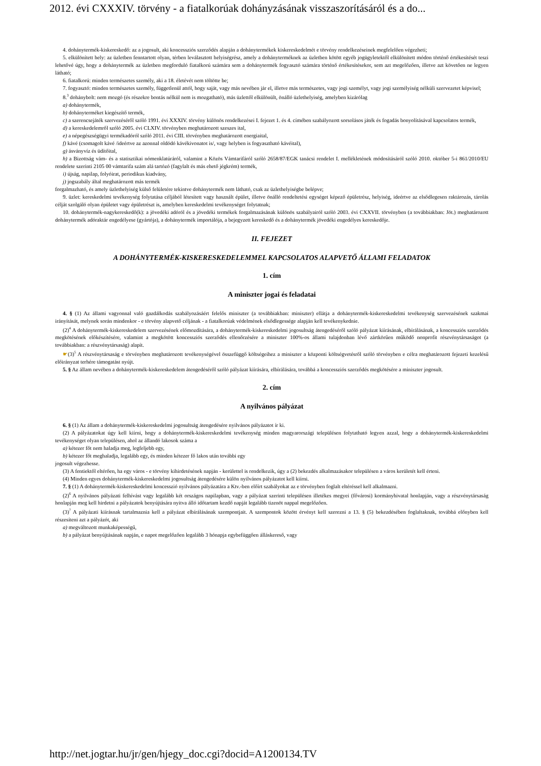2012. évi CXXXIV. törvény - a fiatalkorúak dohányzásának visszaszorításáról és a do...
4. dohánytermék-kiskereskedő: az a jogosult, aki koncessziós szerződés alapján a dohánytermékek kiskereskedelmét e törvény rendelkezéseinek megfelelően végezheti;
5. elkülönített hely: az üzletben fenntartott olyan, térben leválasztott helyiségrész, amely a dohányterméknek az üzletben kötött egyéb jogügyletektől elkülönített módon történő értékesítését teszi lehetővé úgy, hogy a dohánytermék az üzletben megforduló fiatalkorú számára sem a dohánytermék fogyasztó számára történő értékesítésekor, sem azt megelőzően, illetve azt követően ne legyen látható;
6. fiatalkorú: minden természetes személy, aki a 18. életévét nem töltötte be;
7. fogyasztó: minden természetes személy, függetlenül attól, hogy saját, vagy más nevében jár el, illetve más természetes, vagy jogi személyt, vagy jogi személyiség nélküli szervezetet képvisel;
8.<sup>3</sup> dohánybolt: nem mozgó (és részekre bontás nélkül nem is mozgatható), más üzlettől elkülönült, önálló üzlethelyiség, amelyben kizárólag
a) dohánytermék,
b) dohányterméket kiegészítő termék,
c) a szerencsejáték szervezéséről szóló 1991. évi XXXIV. törvény különös rendelkezései I. fejezet 1. és 4. címében szabályozott sorsolásos játék és fogadás bonyolításával kapcsolatos termék,
d) a kereskedelemről szóló 2005. évi CLXIV. törvényben meghatározott szeszes ital,
e) a népegészségügyi termékadóról szóló 2011. évi CIII. törvényben meghatározott energiaital,
f) kávé (csomagolt kávé /ideértve az azonnal oldódó kávékivonatot is/, vagy helyben is fogyasztható kávéital),
g) ásványvíz és üdítőital,
h) a Bizottság vám- és a statisztikai nómenklatúráról, valamint a Közös Vámtarifáról szóló 2658/87/EGK tanácsi rendelet I. mellékletének módosításáról szóló 2010. október 5-i 861/2010/EU rendelete szerinti 2105 00 vámtarifa szám alá tartózó (fagylalt és más ehető jégkrém) termék,
i) újság, napilap, folyóirat, periodikus kiadvány,
j) jogszabály által meghatározott más termék
forgalmazható, és amely üzlethelyiség külső felületére tekintve dohánytermék nem látható, csak az üzlethelyiségbe belépve;
9. üzlet: kereskedelmi tevékenység folytatása céljából létesített vagy használt épület, illetve önálló rendeltetési egységet képező épületrész, helyiség, ideértve az elsődlegesen raktározás, tárolás célját szolgáló olyan épületet vagy épületrészt is, amelyben kereskedelmi tevékenységet folytatnak;
10. dohánytermék-nagykereskedő(k): a jövedéki adóról és a jövedéki termékek forgalmazásának különös szabályairól szóló 2003. évi CXXVII. törvényben (a továbbiakban: Jöt.) meghatározott dohánytermék adóraktár engedélyese (gyártója), a dohánytermék importálója, a bejegyzett kereskedő és a dohánytermék jövedéki engedélyes kereskedője.
II. FEJEZET
A DOHÁNYTERMÉK-KISKERESKEDELEMMEL KAPCSOLATOS ALAPVETŐ ÁLLAMI FELADATOK
1. cím
A miniszter jogai és feladatai
4. § (1) Az állami vagyonnal való gazdálkodás szabályozásáért felelős miniszter (a továbbiakban: miniszter) ellátja a dohánytermék-kiskereskedelmi tevékenység szervezésének szakmai irányítását, melynek során mindenkor - e törvény alapvető céljának - a fiatalkorúak védelmének elsődlegessége alapján kell tevékenykednie.
(2)<sup>4</sup> A dohánytermék-kiskereskedelem szervezésének előmozdítására, a dohánytermék-kiskereskedelmi jogosultság átengedéséről szóló pályázat kiírásának, elbírálásának, a koncessziós szerződés megkötésének előkészítésére, valamint a megkötött koncessziós szerződés ellenőrzésére a miniszter 100%-os állami tulajdonban lévő zártkörűen működő nonprofit részvénytársaságot (a továbbiakban: a részvénytársaság) alapít.
☛(3)<sup>5</sup> A részvénytársaság e törvényben meghatározott tevékenységével összefüggő költségeihez a miniszter a központi költségvetésről szóló törvényben e célra meghatározott fejezeti kezelésű előirányzat terhére támogatást nyújt.
5. § Az állam nevében a dohánytermék-kiskereskedelem átengedéséről szóló pályázat kiírására, elbírálására, továbbá a koncessziós szerződés megkötésére a miniszter jogosult.
2. cím
A nyilvános pályázat
6. § (1) Az állam a dohánytermék-kiskereskedelmi jogosultság átengedésére nyilvános pályázatot ír ki.
(2) A pályázatokat úgy kell kiírni, hogy a dohánytermék-kiskereskedelmi tevékenység minden magyarországi településen folytatható legyen azzal, hogy a dohánytermék-kiskereskedelmi tevékenységet olyan településen, ahol az állandó lakosok száma a
a) kétezer főt nem haladja meg, legfeljebb egy,
b) kétezer főt meghaladja, legalább egy, és minden kétezer fő lakos után további egy
jogosult végezhesse.
(3) A fentiektől eltérően, ha egy város - e törvény kihirdetésének napján - kerülettel is rendelkezik, úgy a (2) bekezdés alkalmazásakor településen a város kerületét kell érteni.
(4) Minden egyes dohánytermék-kiskereskedelmi jogosultság átengedésére külön nyilvános pályázatot kell kiírni.
7. § (1) A dohánytermék-kiskereskedelmi koncesszió nyilvános pályázatára a Ktv.-ben előírt szabályokat az e törvényben foglalt eltéréssel kell alkalmazni.
(2)<sup>6</sup> A nyilvános pályázati felhívást vagy legalább két országos napilapban, vagy a pályázat szerinti településen illetékes megyei (fővárosi) kormányhivatal honlapján, vagy a részvénytársaság honlapján meg kell hirdetni a pályázatok benyújtására nyitva álló időtartam kezdő napját legalább tizenöt nappal megelőzően.
(3)<sup>7</sup> A pályázati kiírásnak tartalmaznia kell a pályázat elbírálásának szempontjait. A szempontok között érvényt kell szerezni a 13. § (5) bekezdésében foglaltaknak, továbbá előnyben kell részesíteni azt a pályázót, aki
a) megváltozott munkaképességű,
b) a pályázat benyújtásának napján, e napot megelőzően legalább 3 hónapja egybefüggően álláskereső, vagy
http://net.jogtar.hu/jr/gen/hjegy_doc.cgi?docid=A1200134.TV